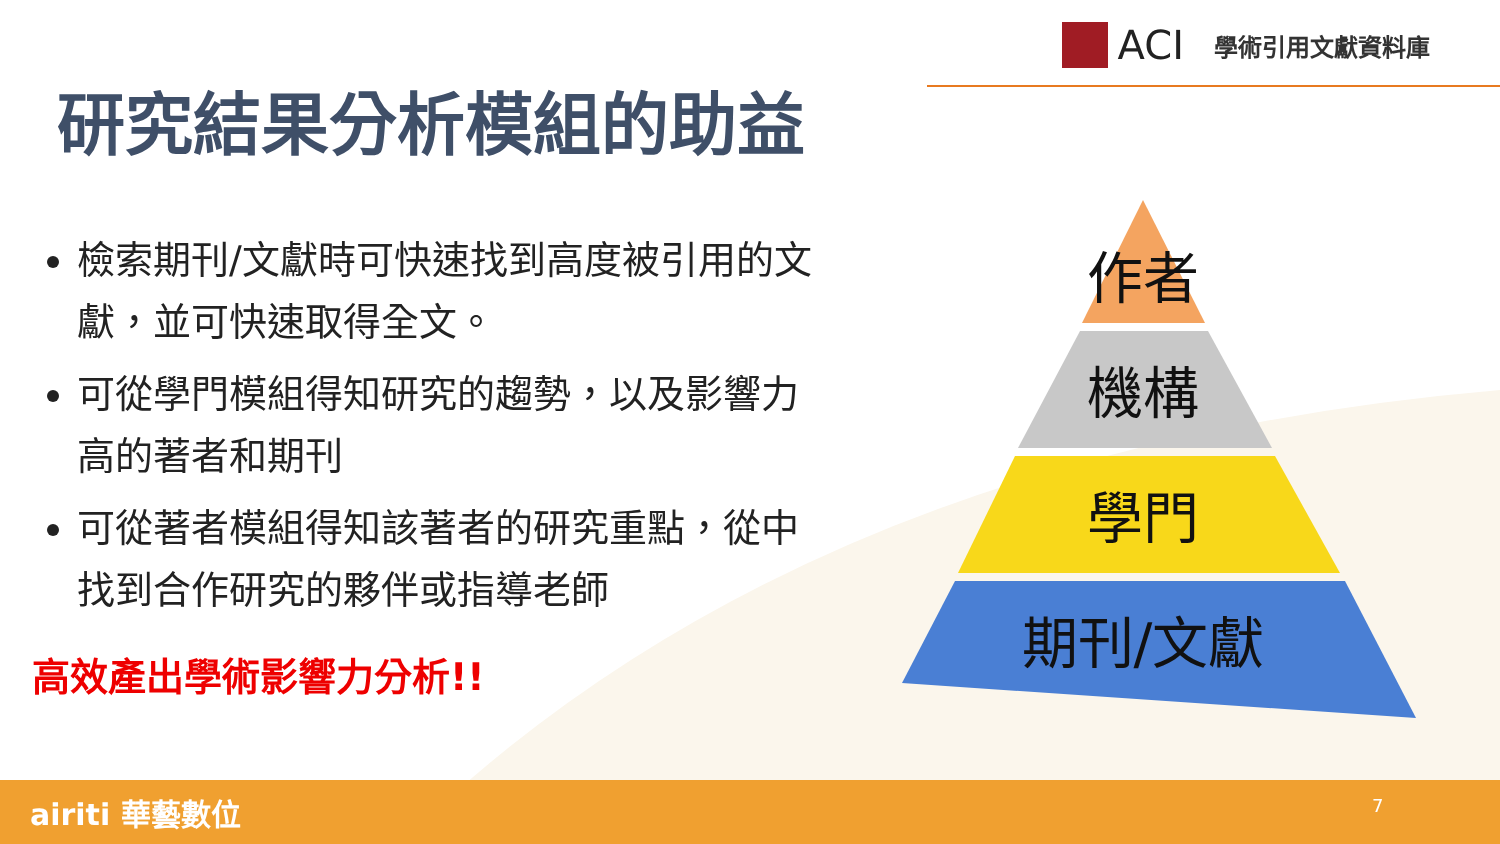ACI
學術引用文獻資料庫
研究結果分析模組的助益
檢索期刊/文獻時可快速找到高度被引用的文獻，並可快速取得全文。
可從學門模組得知研究的趨勢，以及影響力高的著者和期刊
可從著者模組得知該著者的研究重點，從中找到合作研究的夥伴或指導老師
高效產出學術影響力分析!!
作者
機構
學門
期刊/文獻
airiti 華藝數位 7